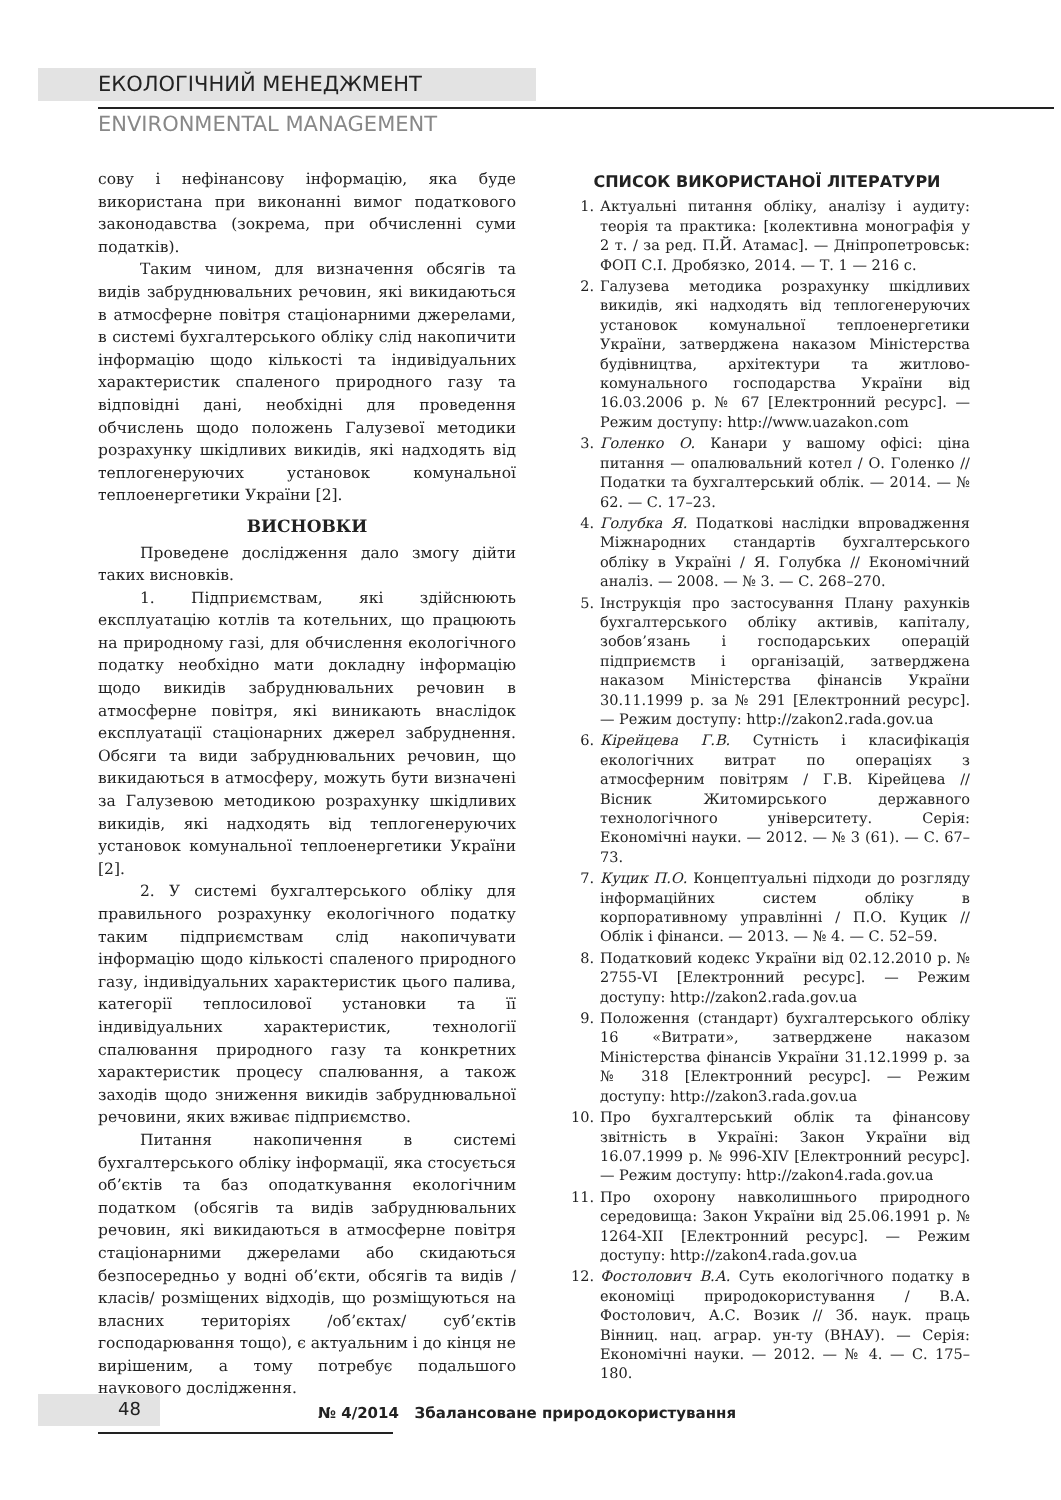ЕКОЛОГІЧНИЙ МЕНЕДЖМЕНТ
ENVIRONMENTAL MANAGEMENT
сову і нефінансову інформацію, яка буде використана при виконанні вимог податкового законодавства (зокрема, при обчисленні суми податків).
Таким чином, для визначення обсягів та видів забруднювальних речовин, які викидаються в атмосферне повітря стаціонарними джерелами, в системі бухгалтерського обліку слід накопичити інформацію щодо кількості та індивідуальних характеристик спаленого природного газу та відповідні дані, необхідні для проведення обчислень щодо положень Галузевої методики розрахунку шкідливих викидів, які надходять від теплогенеруючих установок комунальної теплоенергетики України [2].
ВИСНОВКИ
Проведене дослідження дало змогу дійти таких висновків.
1. Підприємствам, які здійснюють експлуатацію котлів та котельних, що працюють на природному газі, для обчислення екологічного податку необхідно мати докладну інформацію щодо викидів забруднювальних речовин в атмосферне повітря, які виникають внаслідок експлуатації стаціонарних джерел забруднення. Обсяги та види забруднювальних речовин, що викидаються в атмосферу, можуть бути визначені за Галузевою методикою розрахунку шкідливих викидів, які надходять від теплогенеруючих установок комунальної теплоенергетики України [2].
2. У системі бухгалтерського обліку для правильного розрахунку екологічного податку таким підприємствам слід накопичувати інформацію щодо кількості спаленого природного газу, індивідуальних характеристик цього палива, категорії теплосилової установки та її індивідуальних характеристик, технології спалювання природного газу та конкретних характеристик процесу спалювання, а також заходів щодо зниження викидів забруднювальної речовини, яких вживає підприємство.
Питання накопичення в системі бухгалтерського обліку інформації, яка стосується об’єктів та баз оподаткування екологічним податком (обсягів та видів забруднювальних речовин, які викидаються в атмосферне повітря стаціонарними джерелами або скидаються безпосередньо у водні об’єкти, обсягів та видів /класів/ розміщених відходів, що розміщуються на власних територіях /об’єктах/ суб’єктів господарювання тощо), є актуальним і до кінця не вирішеним, а тому потребує подальшого наукового дослідження.
СПИСОК ВИКОРИСТАНОЇ ЛІТЕРАТУРИ
1. Актуальні питання обліку, аналізу і аудиту: теорія та практика: [колективна монографія у 2 т. / за ред. П.Й. Атамас]. — Дніпропетровськ: ФОП С.І. Дробязко, 2014. — Т. 1 — 216 с.
2. Галузева методика розрахунку шкідливих викидів, які надходять від теплогенеруючих установок комунальної теплоенергетики України, затверджена наказом Міністерства будівництва, архітектури та житлово-комунального господарства України від 16.03.2006 р. № 67 [Електронний ресурс]. — Режим доступу: http://www.uazakon.com
3. Голенко О. Канари у вашому офісі: ціна питання — опалювальний котел / О. Голенко // Податки та бухгалтерський облік. — 2014. — № 62. — С. 17–23.
4. Голубка Я. Податкові наслідки впровадження Міжнародних стандартів бухгалтерського обліку в Україні / Я. Голубка // Економічний аналіз. — 2008. — № 3. — С. 268–270.
5. Інструкція про застосування Плану рахунків бухгалтерського обліку активів, капіталу, зобов’язань і господарських операцій підприємств і організацій, затверджена наказом Міністерства фінансів України 30.11.1999 р. за № 291 [Електронний ресурс]. — Режим доступу: http://zakon2.rada.gov.ua
6. Кірейцева Г.В. Сутність і класифікація екологічних витрат по операціях з атмосферним повітрям / Г.В. Кірейцева // Вісник Житомирського державного технологічного університету. Серія: Економічні науки. — 2012. — № 3 (61). — С. 67–73.
7. Куцик П.О. Концептуальні підходи до розгляду інформаційних систем обліку в корпоративному управлінні / П.О. Куцик // Облік і фінанси. — 2013. — № 4. — С. 52–59.
8. Податковий кодекс України від 02.12.2010 р. № 2755-VI [Електронний ресурс]. — Режим доступу: http://zakon2.rada.gov.ua
9. Положення (стандарт) бухгалтерського обліку 16 «Витрати», затверджене наказом Міністерства фінансів України 31.12.1999 р. за № 318 [Електронний ресурс]. — Режим доступу: http://zakon3.rada.gov.ua
10. Про бухгалтерський облік та фінансову звітність в Україні: Закон України від 16.07.1999 р. № 996-XIV [Електронний ресурс]. — Режим доступу: http://zakon4.rada.gov.ua
11. Про охорону навколишнього природного середовища: Закон України від 25.06.1991 р. № 1264-XII [Електронний ресурс]. — Режим доступу: http://zakon4.rada.gov.ua
12. Фостолович В.А. Суть екологічного податку в економіці природокористування / В.А. Фостолович, А.С. Возик // Зб. наук. праць Вінниц. нац. аграр. ун-ту (ВНАУ). — Серія: Економічні науки. — 2012. — № 4. — С. 175–180.
48
№ 4/2014 Збалансоване природокористування